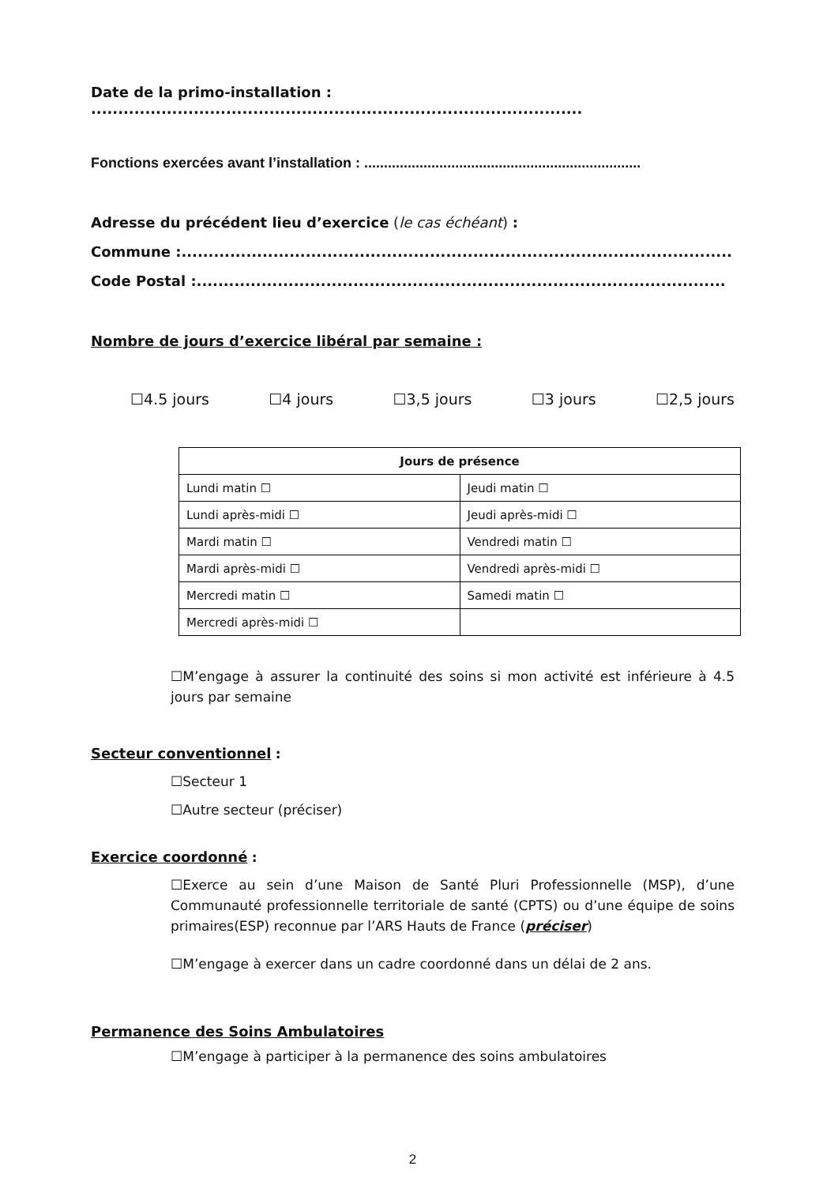Date de la primo-installation : ...........................................................................................
Fonctions exercées avant l’installation : ......................................................................
Adresse du précédent lieu d’exercice (le cas échéant) :
Commune :......................................................................................................
Code Postal :..................................................................................................
Nombre de jours d’exercice libéral par semaine :
☐4.5 jours ☐4 jours ☐3,5 jours ☐3 jours ☐2,5 jours
| Jours de présence | |
| --- | --- |
| Lundi matin ☐ | Jeudi matin ☐ |
| Lundi après-midi ☐ | Jeudi après-midi ☐ |
| Mardi matin ☐ | Vendredi matin ☐ |
| Mardi après-midi ☐ | Vendredi après-midi ☐ |
| Mercredi matin ☐ | Samedi matin ☐ |
| Mercredi après-midi ☐ | |
☐M’engage à assurer la continuité des soins si mon activité est inférieure à 4.5 jours par semaine
Secteur conventionnel :
☐Secteur 1
☐Autre secteur (préciser)
Exercice coordonné :
☐Exerce au sein d’une Maison de Santé Pluri Professionnelle (MSP), d’une Communauté professionnelle territoriale de santé (CPTS) ou d’une équipe de soins primaires(ESP) reconnue par l’ARS Hauts de France (préciser)
☐M’engage à exercer dans un cadre coordonné dans un délai de 2 ans.
Permanence des Soins Ambulatoires
☐M’engage à participer à la permanence des soins ambulatoires
2